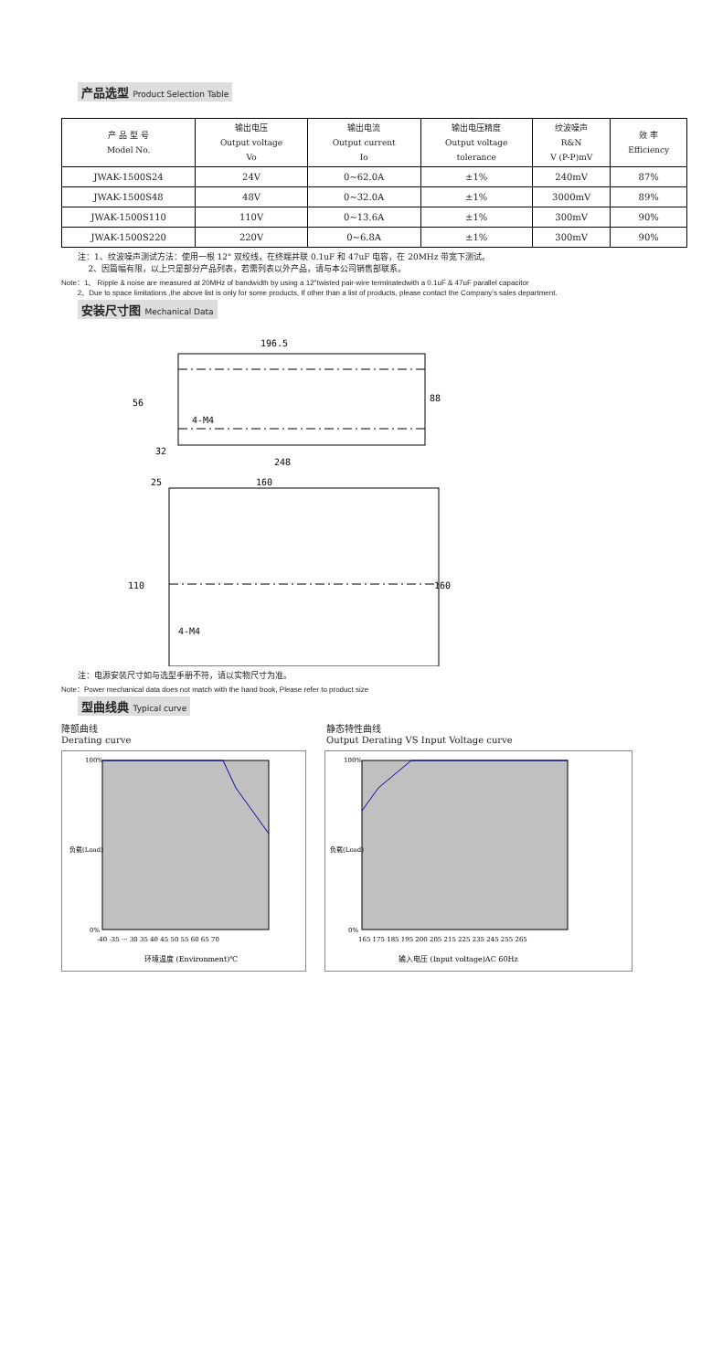产品选型 Product Selection Table
| 产 品 型 号 Model No. | 输出电压 Output voltage Vo | 输出电流 Output current Io | 输出电压精度 Output voltage tolerance | 纹波噪声 R&N V (P-P)mV | 效 率 Efficiency |
| --- | --- | --- | --- | --- | --- |
| JWAK-1500S24 | 24V | 0~62.0A | ±1% | 240mV | 87% |
| JWAK-1500S48 | 48V | 0~32.0A | ±1% | 3000mV | 89% |
| JWAK-1500S110 | 110V | 0~13.6A | ±1% | 300mV | 90% |
| JWAK-1500S220 | 220V | 0~6.8A | ±1% | 300mV | 90% |
注：1、纹波噪声测试方法：使用一根 12" 双绞线，在终端并联 0.1uF 和 47uF 电容，在 20MHz 带宽下测试。
2、因篇幅有限，以上只是部分产品列表，若需列表以外产品，请与本公司销售部联系。
Note：1、 Ripple & noise are measured at 20MHz of bandwidth by using a 12"twisted pair-wire terminatedwith a 0.1uF & 47uF parallel capacitor
2、Due to space limitations ,the above list is only for some products, If other than a list of products, please contact the Company's sales department.
安装尺寸图 Mechanical Data
196.5
88
56
4-M4
32
248
25
160
110
160
4-M4
注：电源安装尺寸如与选型手册不符，请以实物尺寸为准。
Note：Power mechanical data does not match with the hand book, Please refer to product size
型曲线典 Typical curve
降额曲线
Derating curve
静态特性曲线
Output Derating VS Input Voltage curve
100%
0%
-40 -35 ··· 30 35 40 45 50 55 60 65 70
环境温度 (Environment)℃
负载(Load)
100%
0%
165 175 185 195 200 205 215 225 235 245 255 265
输入电压 (Input voltage)AC 60Hz
负载(Load)